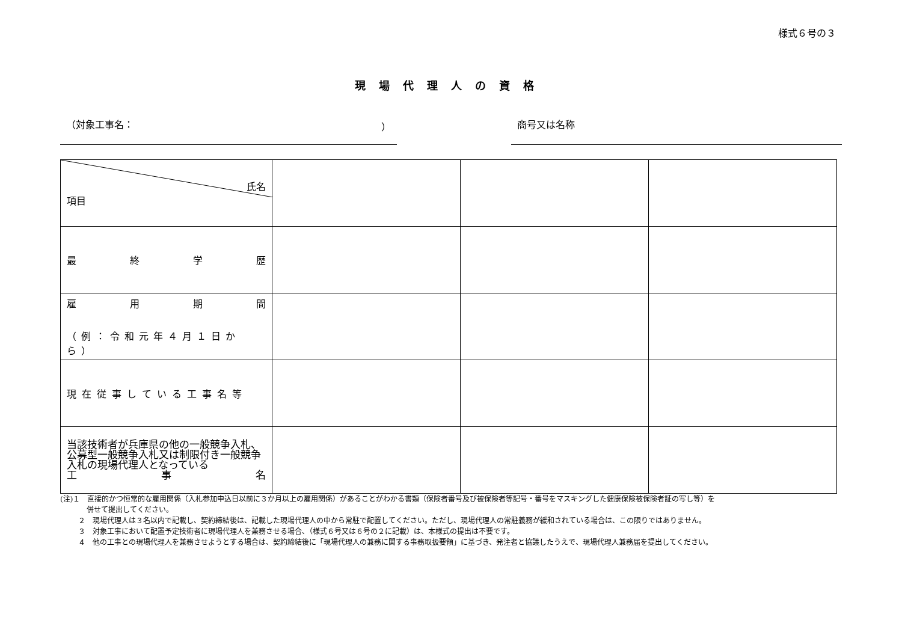様式６号の３
現場代理人の資格
（対象工事名： ） 商号又は名称
| 氏名 項目 | | | |
| 最 終 学 歴 | | | |
| 雇 用 期 間 （例：令和元年４月１日から） | | | |
| 現在従事している工事名等 | | | |
| 当該技術者が兵庫県の他の一般競争入札、公募型一般競争入札又は制限付き一般競争入札の現場代理人となっている 工 事 名 | | | |
(注)１　直接的かつ恒常的な雇用関係（入札参加申込日以前に３か月以上の雇用関係）があることがわかる書類（保険者番号及び被保険者等記号・番号をマスキングした健康保険被保険者証の写し等）を
併せて提出してください。
２　現場代理人は３名以内で記載し、契約締結後は、記載した現場代理人の中から常駐で配置してください。ただし、現場代理人の常駐義務が緩和されている場合は、この限りではありません。
３　対象工事において配置予定技術者に現場代理人を兼務させる場合、（様式６号又は６号の２に記載）は、本様式の提出は不要です。
４　他の工事との現場代理人を兼務させようとする場合は、契約締結後に「現場代理人の兼務に関する事務取扱要領」に基づき、発注者と協議したうえで、現場代理人兼務届を提出してください。